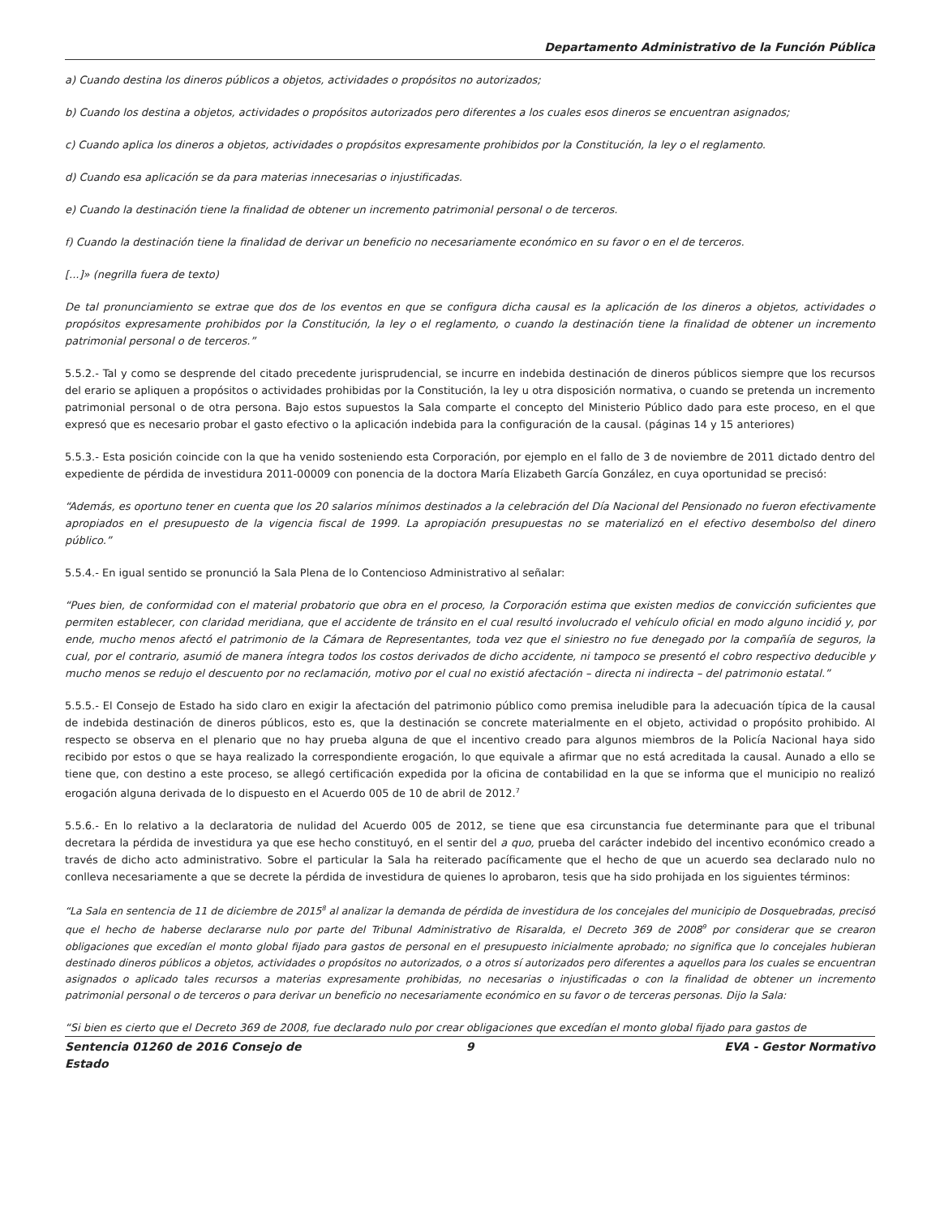Departamento Administrativo de la Función Pública
a) Cuando destina los dineros públicos a objetos, actividades o propósitos no autorizados;
b) Cuando los destina a objetos, actividades o propósitos autorizados pero diferentes a los cuales esos dineros se encuentran asignados;
c) Cuando aplica los dineros a objetos, actividades o propósitos expresamente prohibidos por la Constitución, la ley o el reglamento.
d) Cuando esa aplicación se da para materias innecesarias o injustificadas.
e) Cuando la destinación tiene la finalidad de obtener un incremento patrimonial personal o de terceros.
f) Cuando la destinación tiene la finalidad de derivar un beneficio no necesariamente económico en su favor o en el de terceros.
[...]» (negrilla fuera de texto)
De tal pronunciamiento se extrae que dos de los eventos en que se configura dicha causal es la aplicación de los dineros a objetos, actividades o propósitos expresamente prohibidos por la Constitución, la ley o el reglamento, o cuando la destinación tiene la finalidad de obtener un incremento patrimonial personal o de terceros.”
5.5.2.- Tal y como se desprende del citado precedente jurisprudencial, se incurre en indebida destinación de dineros públicos siempre que los recursos del erario se apliquen a propósitos o actividades prohibidas por la Constitución, la ley u otra disposición normativa, o cuando se pretenda un incremento patrimonial personal o de otra persona. Bajo estos supuestos la Sala comparte el concepto del Ministerio Público dado para este proceso, en el que expresó que es necesario probar el gasto efectivo o la aplicación indebida para la configuración de la causal. (páginas 14 y 15 anteriores)
5.5.3.- Esta posición coincide con la que ha venido sosteniendo esta Corporación, por ejemplo en el fallo de 3 de noviembre de 2011 dictado dentro del expediente de pérdida de investidura 2011-00009 con ponencia de la doctora María Elizabeth García González, en cuya oportunidad se precisó:
“Además, es oportuno tener en cuenta que los 20 salarios mínimos destinados a la celebración del Día Nacional del Pensionado no fueron efectivamente apropiados en el presupuesto de la vigencia fiscal de 1999. La apropiación presupuestas no se materializó en el efectivo desembolso del dinero público.”
5.5.4.- En igual sentido se pronunció la Sala Plena de lo Contencioso Administrativo al señalar:
“Pues bien, de conformidad con el material probatorio que obra en el proceso, la Corporación estima que existen medios de convicción suficientes que permiten establecer, con claridad meridiana, que el accidente de tránsito en el cual resultó involucrado el vehículo oficial en modo alguno incidió y, por ende, mucho menos afectó el patrimonio de la Cámara de Representantes, toda vez que el siniestro no fue denegado por la compañía de seguros, la cual, por el contrario, asumió de manera íntegra todos los costos derivados de dicho accidente, ni tampoco se presentó el cobro respectivo deducible y mucho menos se redujo el descuento por no reclamación, motivo por el cual no existió afectación – directa ni indirecta – del patrimonio estatal.”
5.5.5.- El Consejo de Estado ha sido claro en exigir la afectación del patrimonio público como premisa ineludible para la adecuación típica de la causal de indebida destinación de dineros públicos, esto es, que la destinación se concrete materialmente en el objeto, actividad o propósito prohibido. Al respecto se observa en el plenario que no hay prueba alguna de que el incentivo creado para algunos miembros de la Policía Nacional haya sido recibido por estos o que se haya realizado la correspondiente erogación, lo que equivale a afirmar que no está acreditada la causal. Aunado a ello se tiene que, con destino a este proceso, se allegó certificación expedida por la oficina de contabilidad en la que se informa que el municipio no realizó erogación alguna derivada de lo dispuesto en el Acuerdo 005 de 10 de abril de 2012.<sup>7</sup>
5.5.6.- En lo relativo a la declaratoria de nulidad del Acuerdo 005 de 2012, se tiene que esa circunstancia fue determinante para que el tribunal decretara la pérdida de investidura ya que ese hecho constituyó, en el sentir del a quo, prueba del carácter indebido del incentivo económico creado a través de dicho acto administrativo. Sobre el particular la Sala ha reiterado pacíficamente que el hecho de que un acuerdo sea declarado nulo no conlleva necesariamente a que se decrete la pérdida de investidura de quienes lo aprobaron, tesis que ha sido prohijada en los siguientes términos:
“La Sala en sentencia de 11 de diciembre de 2015<sup>8</sup> al analizar la demanda de pérdida de investidura de los concejales del municipio de Dosquebradas, precisó que el hecho de haberse declararse nulo por parte del Tribunal Administrativo de Risaralda, el Decreto 369 de 2008<sup>9</sup> por considerar que se crearon obligaciones que excedían el monto global fijado para gastos de personal en el presupuesto inicialmente aprobado; no significa que lo concejales hubieran destinado dineros públicos a objetos, actividades o propósitos no autorizados, o a otros sí autorizados pero diferentes a aquellos para los cuales se encuentran asignados o aplicado tales recursos a materias expresamente prohibidas, no necesarias o injustificadas o con la finalidad de obtener un incremento patrimonial personal o de terceros o para derivar un beneficio no necesariamente económico en su favor o de terceras personas. Dijo la Sala:
“Si bien es cierto que el Decreto 369 de 2008, fue declarado nulo por crear obligaciones que excedían el monto global fijado para gastos de
Sentencia 01260 de 2016 Consejo de Estado
9 EVA - Gestor Normativo